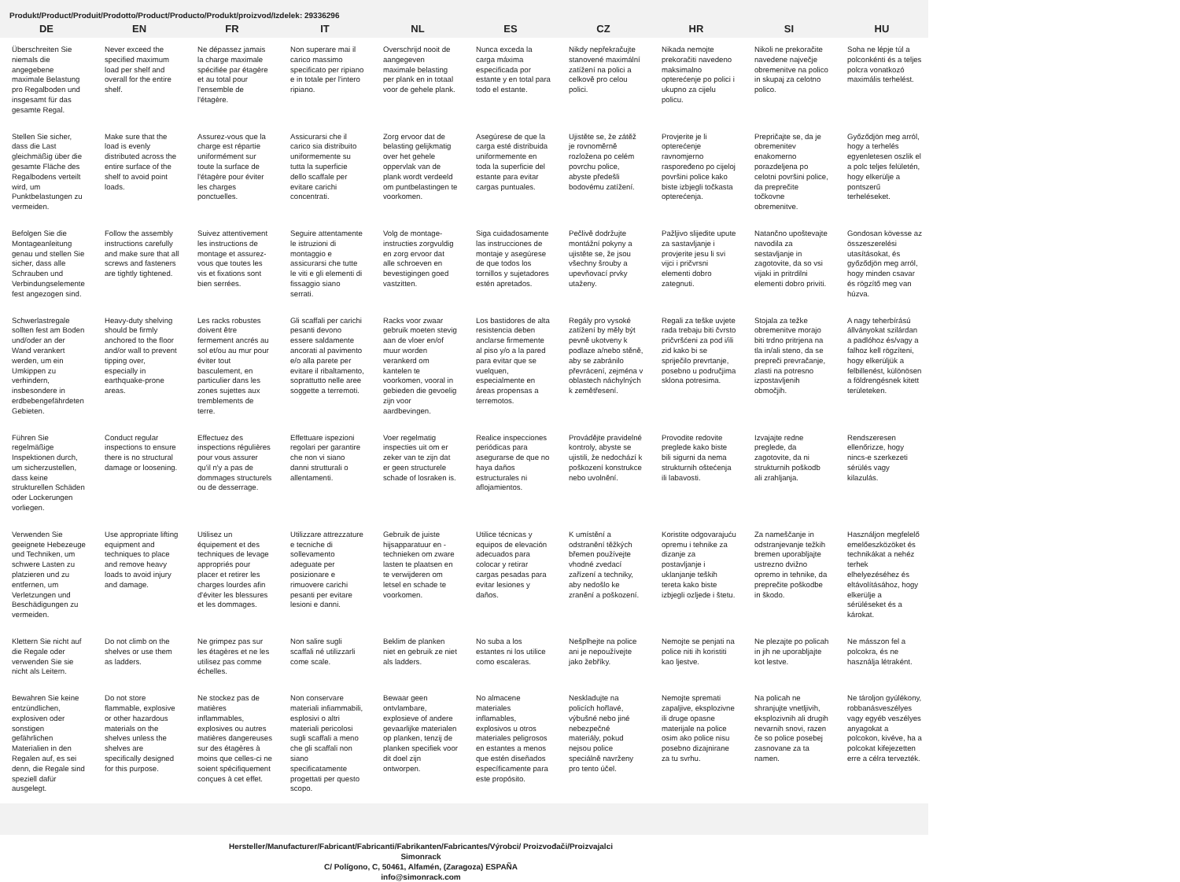Produkt/Product/Produit/Prodotto/Product/Producto/Produkt/proizvod/Izdelek: 29336296
| DE | EN | FR | IT | NL | ES | CZ | HR | SI | HU |
| --- | --- | --- | --- | --- | --- | --- | --- | --- | --- |
| Überschreiten Sie niemals die angegebene maximale Belastung pro Regalboden und insgesamt für das gesamte Regal. | Never exceed the specified maximum load per shelf and overall for the entire shelf. | Ne dépassez jamais la charge maximale spécifiée par étagère et au total pour l'ensemble de l'étagère. | Non superare mai il carico massimo specificato per ripiano e in totale per l'intero ripiano. | Overschrijd nooit de aangegeven maximale belasting per plank en in totaal voor de gehele plank. | Nunca exceda la carga máxima especificada por estante y en total para todo el estante. | Nikdy nepřekračujte stanovené maximální zatížení na polici a celkově pro celou polici. | Nikada nemojte prekoračiti navedeno maksimalno opterećenje po polici i ukupno za cijelu policu. | Nikoli ne prekoračite navedene največje obremenitve na polico in skupaj za celotno polico. | Soha ne lépje túl a polconkénti és a teljes polcra vonatkozó maximális terhelést. |
| Stellen Sie sicher, dass die Last gleichmäßig über die gesamte Fläche des Regalbodens verteilt wird, um Punktbelastungen zu vermeiden. | Make sure that the load is evenly distributed across the entire surface of the shelf to avoid point loads. | Assurez-vous que la charge est répartie uniformément sur toute la surface de l'étagère pour éviter les charges ponctuelles. | Assicurarsi che il carico sia distribuito uniformemente su tutta la superficie dello scaffale per evitare carichi concentrati. | Zorg ervoor dat de belasting gelijkmatig over het gehele oppervlak van de plank wordt verdeeld om puntbelastingen te voorkomen. | Asegúrese de que la carga esté distribuida uniformemente en toda la superficie del estante para evitar cargas puntuales. | Ujistěte se, že zátěž je rovnoměrně rozložena po celém povrchu police, abyste předešli bodovému zatížení. | Provjerite je li opterećenje ravnomjerno raspoređeno po cijeloj površini police kako biste izbjegli točkasta opterećenja. | Prepričajte se, da je obremenitev enakomerno porazdeljena po celotni površini police, da preprečite točkovne obremenitve. | Győződjön meg arról, hogy a terhelés egyenletesen oszlik el a polc teljes felületén, hogy elkerülje a pontszerű terheléseket. |
| Befolgen Sie die Montageanleitung genau und stellen Sie sicher, dass alle Schrauben und Verbindungselemente fest angezogen sind. | Follow the assembly instructions carefully and make sure that all screws and fasteners are tightly tightened. | Suivez attentivement les instructions de montage et assurez-vous que toutes les vis et fixations sont bien serrées. | Seguire attentamente le istruzioni di montaggio e assicurarsi che tutte le viti e gli elementi di fissaggio siano serrati. | Volg de montage-instructies zorgvuldig en zorg ervoor dat alle schroeven en bevestigingen goed vastzitten. | Siga cuidadosamente las instrucciones de montaje y asegúrese de que todos los tornillos y sujetadores estén apretados. | Pečlivě dodržujte montážní pokyny a ujistěte se, že jsou všechny šrouby a upevňovací prvky utaženy. | Pažljivo slijedite upute za sastavljanje i provjerite jesu li svi vijci i pričvrsni elementi dobro zategnuti. | Natančno upoštevajte navodila za sestavljanje in zagotovite, da so vsi vijaki in pritrdilni elementi dobro priviti. | Gondosan kövesse az összeszerelési utasításokat, és győződjön meg arról, hogy minden csavar és rögzítő meg van húzva. |
| Schwerlastregale sollten fest am Boden und/oder an der Wand verankert werden, um ein Umkippen zu verhindern, insbesondere in erdbebengefährdeten Gebieten. | Heavy-duty shelving should be firmly anchored to the floor and/or wall to prevent tipping over, especially in earthquake-prone areas. | Les racks robustes doivent être fermement ancrés au sol et/ou au mur pour éviter tout basculement, en particulier dans les zones sujettes aux tremblements de terre. | Gli scaffali per carichi pesanti devono essere saldamente ancorati al pavimento e/o alla parete per evitare il ribaltamento, soprattutto nelle aree soggette a terremoti. | Racks voor zwaar gebruik moeten stevig aan de vloer en/of muur worden verankerd om kantelen te voorkomen, vooral in gebieden die gevoelig zijn voor aardbevingen. | Los bastidores de alta resistencia deben anclarse firmemente al piso y/o a la pared para evitar que se vuelquen, especialmente en áreas propensas a terremotos. | Regály pro vysoké zatížení by měly být pevně ukotveny k podlaze a/nebo stěně, aby se zabránilo převrácení, zejména v oblastech náchylných k zemětřesení. | Regali za teške uvjete rada trebaju biti čvrsto pričvršćeni za pod i/ili zid kako bi se spriječilo prevrtanje, posebno u područjima sklona potresima. | Stojala za težke obremenitve morajo biti trdno pritrjena na tla in/ali steno, da se prepreči prevračanje, zlasti na potresno izpostavljenih območjih. | A nagy teherbírású állványokat szilárdan a padlóhoz és/vagy a falhoz kell rögzíteni, hogy elkerüljük a felbillenést, különösen a földrengésnek kitett területeken. |
| Führen Sie regelmäßige Inspektionen durch, um sicherzustellen, dass keine strukturellen Schäden oder Lockerungen vorliegen. | Conduct regular inspections to ensure there is no structural damage or loosening. | Effectuez des inspections régulières pour vous assurer qu'il n'y a pas de dommages structurels ou de desserrage. | Effettuare ispezioni regolari per garantire che non vi siano danni strutturali o allentamenti. | Voer regelmatig inspecties uit om er zeker van te zijn dat er geen structurele schade of losraken is. | Realice inspecciones periódicas para asegurarse de que no haya daños estructurales ni aflojamientos. | Provádějte pravidelné kontroly, abyste se ujistili, že nedochází k poškození konstrukce nebo uvolnění. | Provodite redovite preglede kako biste bili sigurni da nema strukturnih oštećenja ili labavosti. | Izvajajte redne preglede, da zagotovite, da ni strukturnih poškodb ali zrahljanja. | Rendszeresen ellenőrizze, hogy nincs-e szerkezeti sérülés vagy kilazulás. |
| Verwenden Sie geeignete Hebezeuge und Techniken, um schwere Lasten zu platzieren und zu entfernen, um Verletzungen und Beschädigungen zu vermeiden. | Use appropriate lifting equipment and techniques to place and remove heavy loads to avoid injury and damage. | Utilisez un équipement et des techniques de levage appropriés pour placer et retirer les charges lourdes afin d'éviter les blessures et les dommages. | Utilizzare attrezzature e tecniche di sollevamento adeguate per posizionare e rimuovere carichi pesanti per evitare lesioni e danni. | Gebruik de juiste hijsapparatuur en -technieken om zware lasten te plaatsen en te verwijderen om letsel en schade te voorkomen. | Utilice técnicas y equipos de elevación adecuados para colocar y retirar cargas pesadas para evitar lesiones y daños. | K umístění a odstranění těžkých břemen používejte vhodné zvedací zařízení a techniky, aby nedošlo ke zranění a poškození. | Koristite odgovarajuću opremu i tehnike za dizanje za postavljanje i uklanjanje teških tereta kako biste izbjegli ozljede i štetu. | Za nameščanje in odstranjevanje težkih bremen uporabljajte ustrezno dvižno opremo in tehnike, da preprečite poškodbe in škodo. | Használjon megfelelő emelőeszközöket és technikákat a nehéz terhek elhelyezéséhez és eltávolításához, hogy elkerülje a sérüléseket és a károkat. |
| Klettern Sie nicht auf die Regale oder verwenden Sie sie nicht als Leitern. | Do not climb on the shelves or use them as ladders. | Ne grimpez pas sur les étagères et ne les utilisez pas comme échelles. | Non salire sugli scaffali né utilizzarli come scale. | Beklim de planken niet en gebruik ze niet als ladders. | No suba a los estantes ni los utilice como escaleras. | Nešplhejte na police ani je nepoužívejte jako žebříky. | Nemojte se penjati na police niti ih koristiti kao ljestve. | Ne plezajte po policah in jih ne uporabljajte kot lestve. | Ne másszon fel a polcokra, és ne használja létraként. |
| Bewahren Sie keine entzündlichen, explosiven oder sonstigen gefährlichen Materialien in den Regalen auf, es sei denn, die Regale sind speziell dafür ausgelegt. | Do not store flammable, explosive or other hazardous materials on the shelves unless the shelves are specifically designed for this purpose. | Ne stockez pas de matières inflammables, explosives ou autres matières dangereuses sur des étagères à moins que celles-ci ne soient spécifiquement conçues à cet effet. | Non conservare materiali infiammabili, esplosivi o altri materiali pericolosi sugli scaffali a meno che gli scaffali non siano specificatamente progettati per questo scopo. | Bewaar geen ontvlambare, explosieve of andere gevaarlijke materialen op planken, tenzij de planken specifiek voor dit doel zijn ontworpen. | No almacene materiales inflamables, explosivos u otros materiales peligrosos en estantes a menos que estén diseñados específicamente para este propósito. | Neskladujte na policích hořlavé, výbušné nebo jiné nebezpečné materiály, pokud nejsou police speciálně navrženy pro tento účel. | Nemojte spremati zapaljive, eksplozivne ili druge opasne materijale na police osim ako police nisu posebno dizajnirane za tu svrhu. | Na policah ne shranjujte vnetljivih, eksplozivnih ali drugih nevarnih snovi, razen če so police posebej zasnovane za ta namen. | Ne tároljon gyúlékony, robbanásveszélyes vagy egyéb veszélyes anyagokat a polcokon, kivéve, ha a polcokat kifejezetten erre a célra tervezték. |
Hersteller/Manufacturer/Fabricant/Fabricanti/Fabrikanten/Fabricantes/Výrobci/ Proizvođači/Proizvajalci
Simonrack
C/ Polígono, C, 50461, Alfamén, (Zaragoza) ESPAÑA
info@simonrack.com